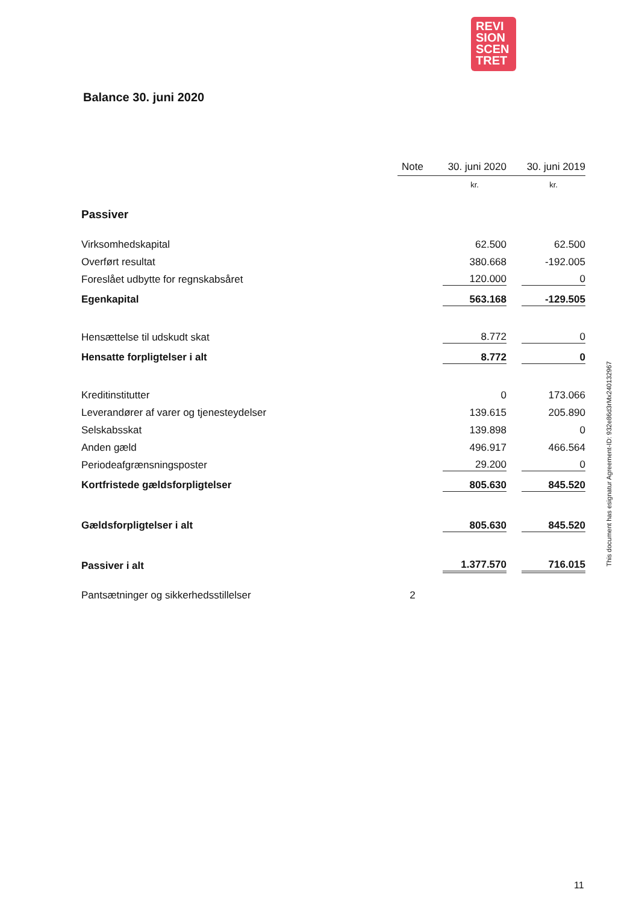REVI
SION
SCEN
TRET
Balance 30. juni 2020
| | Note | 30. juni 2020 | 30. juni 2019 |
| --- | --- | --- | --- |
| | | kr. | kr. |
| Passiver | | | |
| Virksomhedskapital | | 62.500 | 62.500 |
| Overført resultat | | 380.668 | -192.005 |
| Foreslået udbytte for regnskabsåret | | 120.000 | 0 |
| Egenkapital | | 563.168 | -129.505 |
| Hensættelse til udskudt skat | | 8.772 | 0 |
| Hensatte forpligtelser i alt | | 8.772 | 0 |
| Kreditinstitutter | | 0 | 173.066 |
| Leverandører af varer og tjenesteydelser | | 139.615 | 205.890 |
| Selskabsskat | | 139.898 | 0 |
| Anden gæld | | 496.917 | 466.564 |
| Periodeafgrænsningsposter | | 29.200 | 0 |
| Kortfristede gældsforpligtelser | | 805.630 | 845.520 |
| Gældsforpligtelser i alt | | 805.630 | 845.520 |
| Passiver i alt | | 1.377.570 | 716.015 |
| Pantsætninger og sikkerhedsstillelser | 2 | | |
This document has esignatur Agreement-ID: 932e86d3rMx240132967
11